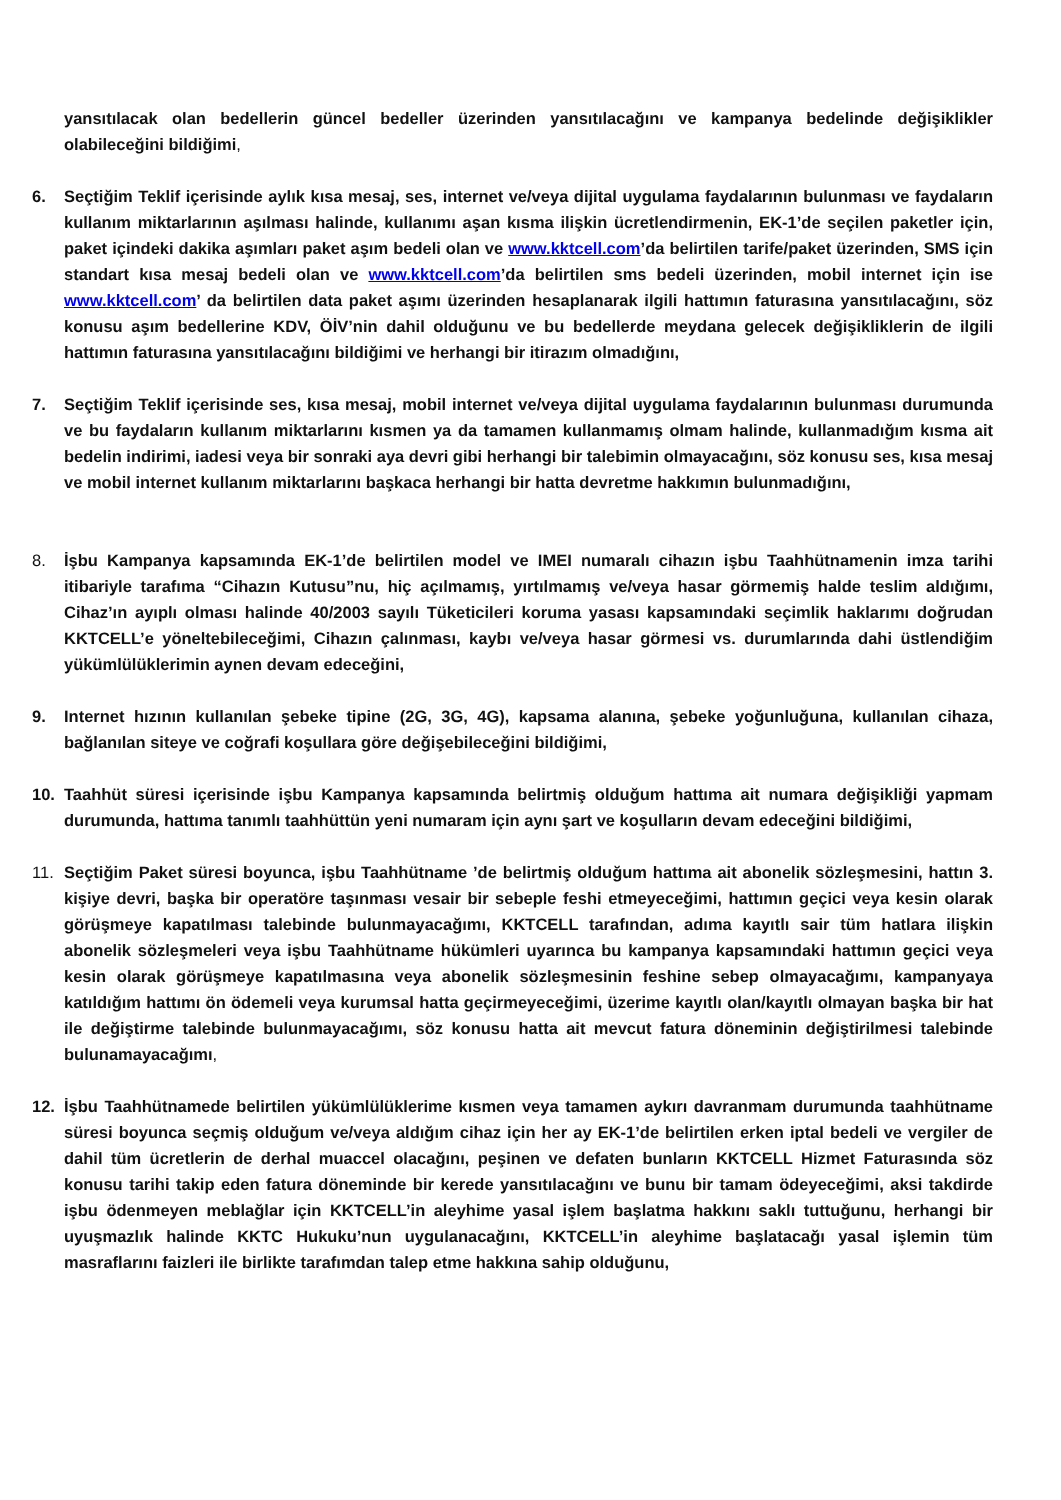yansıtılacak olan bedellerin güncel bedeller üzerinden yansıtılacağını ve kampanya bedelinde değişiklikler olabileceğini bildiğimi,
6. Seçtiğim Teklif içerisinde aylık kısa mesaj, ses, internet ve/veya dijital uygulama faydalarının bulunması ve faydaların kullanım miktarlarının aşılması halinde, kullanımı aşan kısma ilişkin ücretlendirmenin, EK-1’de seçilen paketler için, paket içindeki dakika aşımları paket aşım bedeli olan ve www.kktcell.com’da belirtilen tarife/paket üzerinden, SMS için standart kısa mesaj bedeli olan ve www.kktcell.com’da belirtilen sms bedeli üzerinden, mobil internet için ise www.kktcell.com’ da belirtilen data paket aşımı üzerinden hesaplanarak ilgili hattımın faturasına yansıtılacağını, söz konusu aşım bedellerine KDV, ÖİV’nin dahil olduğunu ve bu bedellerde meydana gelecek değişikliklerin de ilgili hattımın faturasına yansıtılacağını bildiğimi ve herhangi bir itirazım olmadığını,
7. Seçtiğim Teklif içerisinde ses, kısa mesaj, mobil internet ve/veya dijital uygulama faydalarının bulunması durumunda ve bu faydaların kullanım miktarlarını kısmen ya da tamamen kullanmamış olmam halinde, kullanmadığım kısma ait bedelin indirimi, iadesi veya bir sonraki aya devri gibi herhangi bir talebimin olmayacağını, söz konusu ses, kısa mesaj ve mobil internet kullanım miktarlarını başkaca herhangi bir hatta devretme hakkımın bulunmadığını,
8. İşbu Kampanya kapsamında EK-1’de belirtilen model ve IMEI numaralı cihazın işbu Taahhütnamenin imza tarihi itibariyle tarafıma “Cihazın Kutusu”nu, hiç açılmamış, yırtılmamış ve/veya hasar görmemiş halde teslim aldığımı, Cihaz’ın ayıplı olması halinde 40/2003 sayılı Tüketicileri koruma yasası kapsamındaki seçimlik haklarımı doğrudan KKTCELL’e yöneltebileceğimi, Cihazın çalınması, kaybı ve/veya hasar görmesi vs. durumlarında dahi üstlendiğim yükümlülüklerimin aynen devam edeceğini,
9. Internet hızının kullanılan şebeke tipine (2G, 3G, 4G), kapsama alanına, şebeke yoğunluğuna, kullanılan cihaza, bağlanılan siteye ve coğrafi koşullara göre değişebileceğini bildiğimi,
10. Taahhüt süresi içerisinde işbu Kampanya kapsamında belirtmiş olduğum hattıma ait numara değişikliği yapmam durumunda, hattıma tanımlı taahhüttün yeni numaram için aynı şart ve koşulların devam edeceğini bildiğimi,
11. Seçtiğim Paket süresi boyunca, işbu Taahhütname ’de belirtmiş olduğum hattıma ait abonelik sözleşmesini, hattın 3. kişiye devri, başka bir operatöre taşınması vesair bir sebeple feshi etmeyeceğimi, hattımın geçici veya kesin olarak görüşmeye kapatılması talebinde bulunmayacağımı, KKTCELL tarafından, adıma kayıtlı sair tüm hatlara ilişkin abonelik sözleşmeleri veya işbu Taahhütname hükümleri uyarınca bu kampanya kapsamındaki hattımın geçici veya kesin olarak görüşmeye kapatılmasına veya abonelik sözleşmesinin feshine sebep olmayacağımı, kampanyaya katıldığım hattımı ön ödemeli veya kurumsal hatta geçirmeyeceğimi, üzerime kayıtlı olan/kayıtlı olmayan başka bir hat ile değiştirme talebinde bulunmayacağımı, söz konusu hatta ait mevcut fatura döneminin değiştirilmesi talebinde bulunamayacağımı,
12. İşbu Taahhütnamede belirtilen yükümlülüklerime kısmen veya tamamen aykırı davranmam durumunda taahhütname süresi boyunca seçmiş olduğum ve/veya aldığım cihaz için her ay EK-1’de belirtilen erken iptal bedeli ve vergiler de dahil tüm ücretlerin de derhal muaccel olacağını, peşinen ve defaten bunların KKTCELL Hizmet Faturasında söz konusu tarihi takip eden fatura döneminde bir kerede yansıtılacağını ve bunu bir tamam ödeyeceğimi, aksi takdirde işbu ödenmeyen meblağlar için KKTCELL’in aleyhime yasal işlem başlatma hakkını saklı tuttuğunu, herhangi bir uyuşmazlık halinde KKTC Hukuku’nun uygulanacağını, KKTCELL’in aleyhime başlatacağı yasal işlemin tüm masraflarını faizleri ile birlikte tarafımdan talep etme hakkına sahip olduğunu,